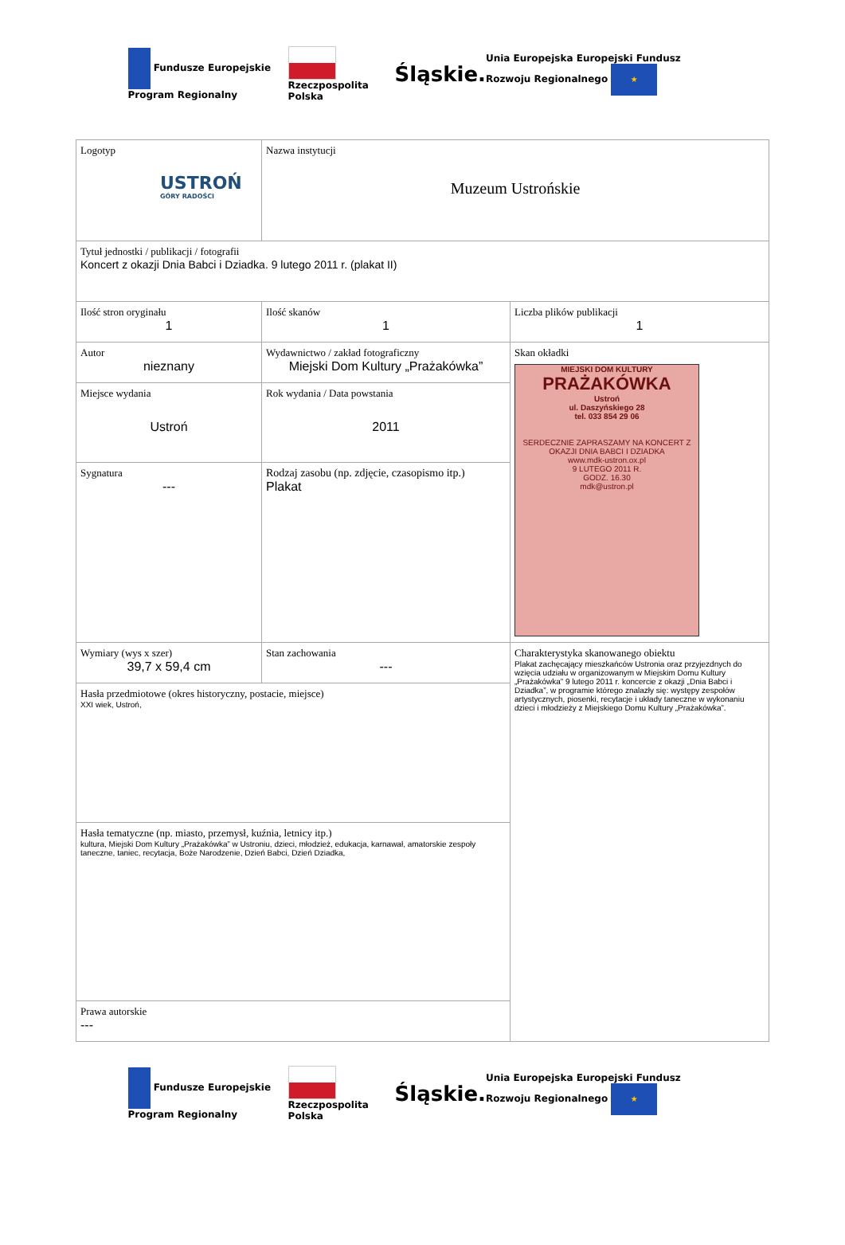Fundusze Europejskie Program Regionalny Rzeczpospolita Polska Śląskie. Unia Europejska Europejski Fundusz Rozwoju Regionalnego ★
| Logotyp USTROŃ GÓRY RADOŚCI | Nazwa instytucji Muzeum Ustrońskie | |
| Tytuł jednostki / publikacji / fotografii Koncert z okazji Dnia Babci i Dziadka. 9 lutego 2011 r. (plakat II) | | |
| Ilość stron oryginału 1 | Ilość skanów 1 | Liczba plików publikacji 1 |
| Autor nieznany | Wydawnictwo / zakład fotograficzny Miejski Dom Kultury „Prażakówka” | Skan okładki MIEJSKI DOM KULTURY PRAŻAKÓWKA Ustroń ul. Daszyńskiego 28 tel. 033 854 29 06 SERDECZNIE ZAPRASZAMY NA KONCERT Z OKAZJI DNIA BABCI I DZIADKA www.mdk-ustron.ox.pl 9 LUTEGO 2011 R. GODZ. 16.30 mdk@ustron.pl |
| Miejsce wydania Ustroń | Rok wydania / Data powstania 2011 | |
| Sygnatura --- | Rodzaj zasobu (np. zdjęcie, czasopismo itp.) Plakat | |
| Wymiary (wys x szer) 39,7 x 59,4 cm | Stan zachowania --- | Charakterystyka skanowanego obiektu Plakat zachęcający mieszkańców Ustronia oraz przyjezdnych do wzięcia udziału w organizowanym w Miejskim Domu Kultury „Prażakówka” 9 lutego 2011 r. koncercie z okazji „Dnia Babci i Dziadka”, w programie którego znalazły się: występy zespołów artystycznych, piosenki, recytacje i układy taneczne w wykonaniu dzieci i młodzieży z Miejskiego Domu Kultury „Prażakówka”. |
| Hasła przedmiotowe (okres historyczny, postacie, miejsce) XXI wiek, Ustroń, | | |
| Hasła tematyczne (np. miasto, przemysł, kuźnia, letnicy itp.) kultura, Miejski Dom Kultury „Prażakówka” w Ustroniu, dzieci, młodzież, edukacja, karnawał, amatorskie zespoły taneczne, taniec, recytacja, Boże Narodzenie, Dzień Babci, Dzień Dziadka, | | |
| Prawa autorskie --- | | |
Fundusze Europejskie Program Regionalny Rzeczpospolita Polska Śląskie. Unia Europejska Europejski Fundusz Rozwoju Regionalnego ★